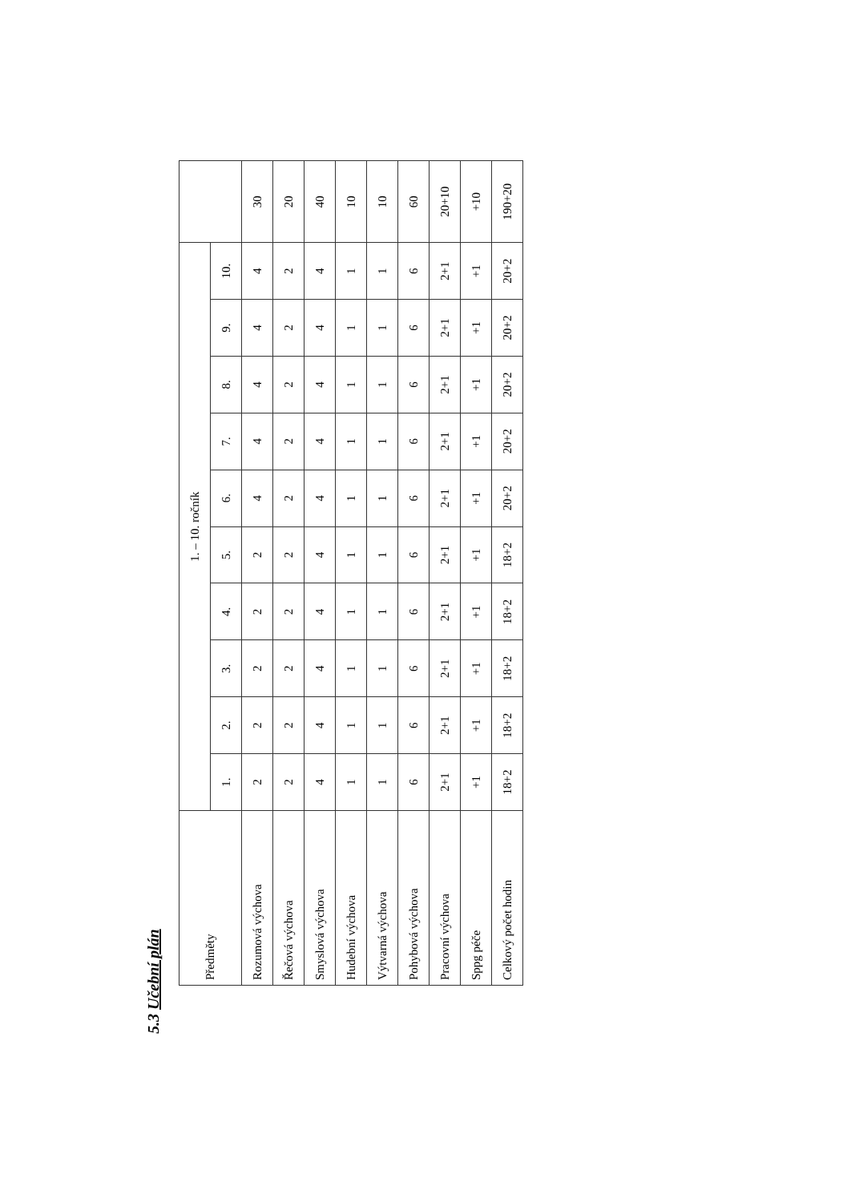5.3 Učební plán
| Předměty | 1. – 10. ročník | | | | | | | | | | |
| --- | --- | --- | --- | --- | --- | --- | --- | --- | --- | --- | --- |
| | 1. | 2. | 3. | 4. | 5. | 6. | 7. | 8. | 9. | 10. | |
| Rozumová výchova | 2 | 2 | 2 | 2 | 2 | 4 | 4 | 4 | 4 | 4 | 30 |
| Řečová výchova | 2 | 2 | 2 | 2 | 2 | 2 | 2 | 2 | 2 | 2 | 20 |
| Smyslová výchova | 4 | 4 | 4 | 4 | 4 | 4 | 4 | 4 | 4 | 4 | 40 |
| Hudební výchova | 1 | 1 | 1 | 1 | 1 | 1 | 1 | 1 | 1 | 1 | 10 |
| Výtvarná výchova | 1 | 1 | 1 | 1 | 1 | 1 | 1 | 1 | 1 | 1 | 10 |
| Pohybová výchova | 6 | 6 | 6 | 6 | 6 | 6 | 6 | 6 | 6 | 6 | 60 |
| Pracovní výchova | 2+1 | 2+1 | 2+1 | 2+1 | 2+1 | 2+1 | 2+1 | 2+1 | 2+1 | 2+1 | 20+10 |
| Sppg péče | +1 | +1 | +1 | +1 | +1 | +1 | +1 | +1 | +1 | +1 | +10 |
| Celkový počet hodin | 18+2 | 18+2 | 18+2 | 18+2 | 18+2 | 20+2 | 20+2 | 20+2 | 20+2 | 20+2 | 190+20 |